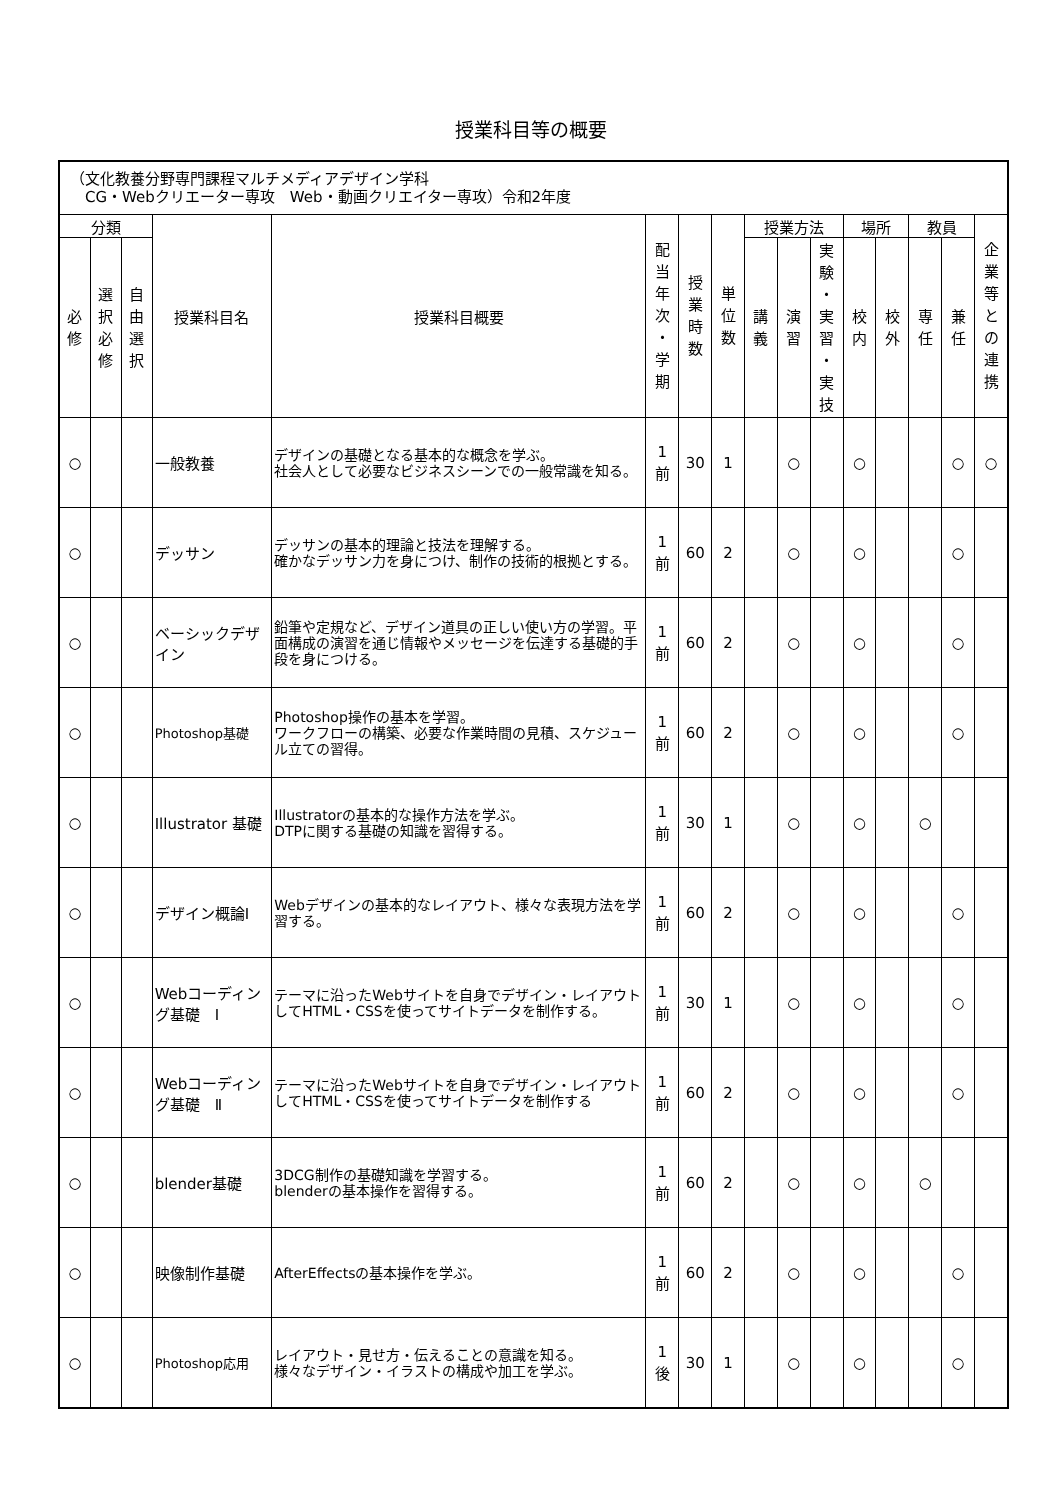授業科目等の概要
| （文化教養分野専門課程マルチメディアデザイン学科 CG・Webクリエーター専攻 Web・動画クリエイター専攻）令和2年度 | | | | | | | | | | | | | | | |
| 分類 | | | 授業科目名 | 授業科目概要 | 配 当 年 次 ・ 学 期 | 授 業 時 数 | 単 位 数 | 授業方法 | | | 場所 | | 教員 | | 企 業 等 と の 連 携 |
| 必 修 | 選 択 必 修 | 自 由 選 択 | | | | | | 講 義 | 演 習 | 実 験 ・ 実 習 ・ 実 技 | 校 内 | 校 外 | 専 任 | 兼 任 | |
| ○ | | | 一般教養 | デザインの基礎となる基本的な概念を学ぶ。 社会人として必要なビジネスシーンでの一般常識を知る。 | 1 前 | 30 | 1 | | ○ | | ○ | | | ○ | ○ |
| ○ | | | デッサン | デッサンの基本的理論と技法を理解する。 確かなデッサン力を身につけ、制作の技術的根拠とする。 | 1 前 | 60 | 2 | | ○ | | ○ | | | ○ | |
| ○ | | | ベーシックデザイン | 鉛筆や定規など、デザイン道具の正しい使い方の学習。平面構成の演習を通じ情報やメッセージを伝達する基礎的手段を身につける。 | 1 前 | 60 | 2 | | ○ | | ○ | | | ○ | |
| ○ | | | Photoshop基礎 | Photoshop操作の基本を学習。 ワークフローの構築、必要な作業時間の見積、スケジュール立ての習得。 | 1 前 | 60 | 2 | | ○ | | ○ | | | ○ | |
| ○ | | | Illustrator 基礎 | Illustratorの基本的な操作方法を学ぶ。 DTPに関する基礎の知識を習得する。 | 1 前 | 30 | 1 | | ○ | | ○ | | ○ | | |
| ○ | | | デザイン概論Ⅰ | Webデザインの基本的なレイアウト、様々な表現方法を学習する。 | 1 前 | 60 | 2 | | ○ | | ○ | | | ○ | |
| ○ | | | Webコーディング基礎 Ⅰ | テーマに沿ったWebサイトを自身でデザイン・レイアウトしてHTML・CSSを使ってサイトデータを制作する。 | 1 前 | 30 | 1 | | ○ | | ○ | | | ○ | |
| ○ | | | Webコーディング基礎 Ⅱ | テーマに沿ったWebサイトを自身でデザイン・レイアウトしてHTML・CSSを使ってサイトデータを制作する | 1 前 | 60 | 2 | | ○ | | ○ | | | ○ | |
| ○ | | | blender基礎 | 3DCG制作の基礎知識を学習する。 blenderの基本操作を習得する。 | 1 前 | 60 | 2 | | ○ | | ○ | | ○ | | |
| ○ | | | 映像制作基礎 | AfterEffectsの基本操作を学ぶ。 | 1 前 | 60 | 2 | | ○ | | ○ | | | ○ | |
| ○ | | | Photoshop応用 | レイアウト・見せ方・伝えることの意識を知る。 様々なデザイン・イラストの構成や加工を学ぶ。 | 1 後 | 30 | 1 | | ○ | | ○ | | | ○ | |